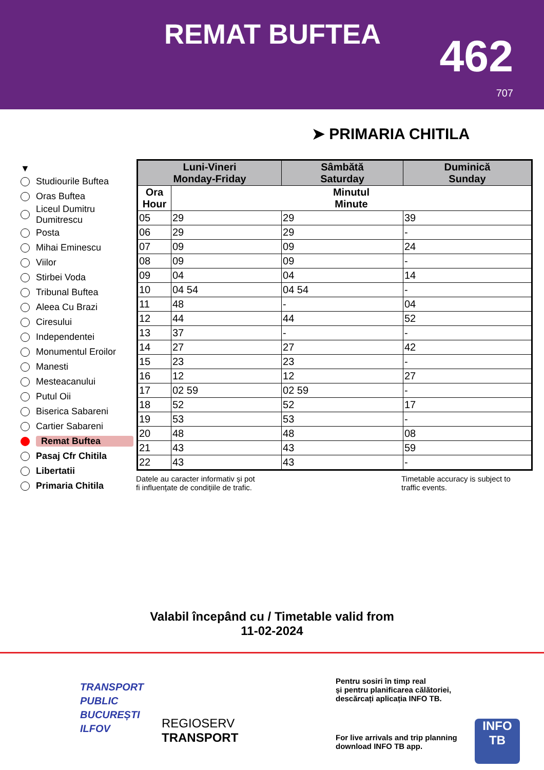REMAT BUFTEA 462
707
➤ PRIMARIA CHITILA
▼
Studiourile Buftea
Oras Buftea
Liceul Dumitru Dumitrescu
Posta
Mihai Eminescu
Viilor
Stirbei Voda
Tribunal Buftea
Aleea Cu Brazi
Ciresului
Independentei
Monumentul Eroilor
Manesti
Mesteacanului
Putul Oii
Biserica Sabareni
Cartier Sabareni
Remat Buftea
Pasaj Cfr Chitila
Libertatii
Primaria Chitila
| Luni-Vineri Monday-Friday | | Sâmbătă Saturday | Duminică Sunday |
| --- | --- | --- | --- |
| Ora Hour | Minutul Minute | | |
| 05 | 29 | 29 | 39 |
| 06 | 29 | 29 | - |
| 07 | 09 | 09 | 24 |
| 08 | 09 | 09 | - |
| 09 | 04 | 04 | 14 |
| 10 | 04 54 | 04 54 | - |
| 11 | 48 | - | 04 |
| 12 | 44 | 44 | 52 |
| 13 | 37 | - | - |
| 14 | 27 | 27 | 42 |
| 15 | 23 | 23 | - |
| 16 | 12 | 12 | 27 |
| 17 | 02 59 | 02 59 | - |
| 18 | 52 | 52 | 17 |
| 19 | 53 | 53 | - |
| 20 | 48 | 48 | 08 |
| 21 | 43 | 43 | 59 |
| 22 | 43 | 43 | - |
Datele au caracter informativ și pot
fi influențate de condițiile de trafic.
Timetable accuracy is subject to
traffic events.
Valabil începând cu / Timetable valid from
11-02-2024
TRANSPORT
PUBLIC
BUCUREȘTI
ILFOV
REGIOSERV
TRANSPORT
Pentru sosiri în timp real
și pentru planificarea călătoriei,
descărcați aplicația INFO TB.
For live arrivals and trip planning
download INFO TB app.
INFO
TB